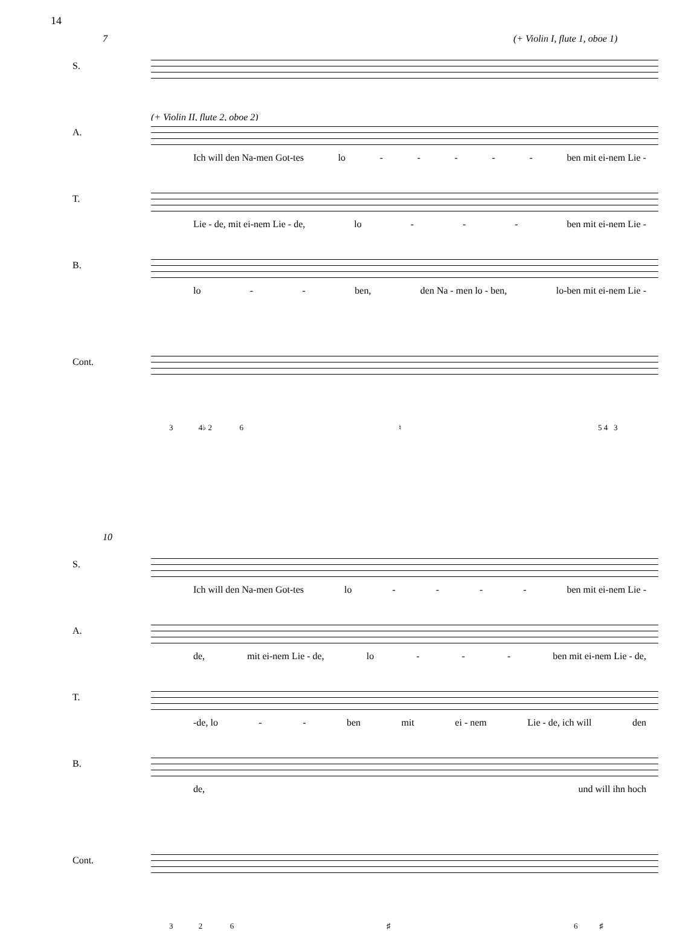14
7 (+ Violin I, flute 1, oboe 1)
S.
(+ Violin II, flute 2, oboe 2)
A.
Ich will den Na-men Got-tes lo - - - - - ben mit ei-nem Lie -
T.
Lie - de, mit ei-nem Lie - de, lo - - - ben mit ei-nem Lie -
B.
lo - - ben, den Na - men lo - ben, lo-ben mit ei-nem Lie -
Cont.
3 4♭ 2 6
♮ 5 4 3
10
S.
Ich will den Na-men Got-tes lo - - - - ben mit ei-nem Lie -
A.
de, mit ei-nem Lie - de, lo - - - ben mit ei-nem Lie - de,
T.
-de, lo - - ben mit ei - nem Lie - de, ich will den
B.
de, und will ihn hoch
Cont.
3 2 6 ♯ 6 ♯